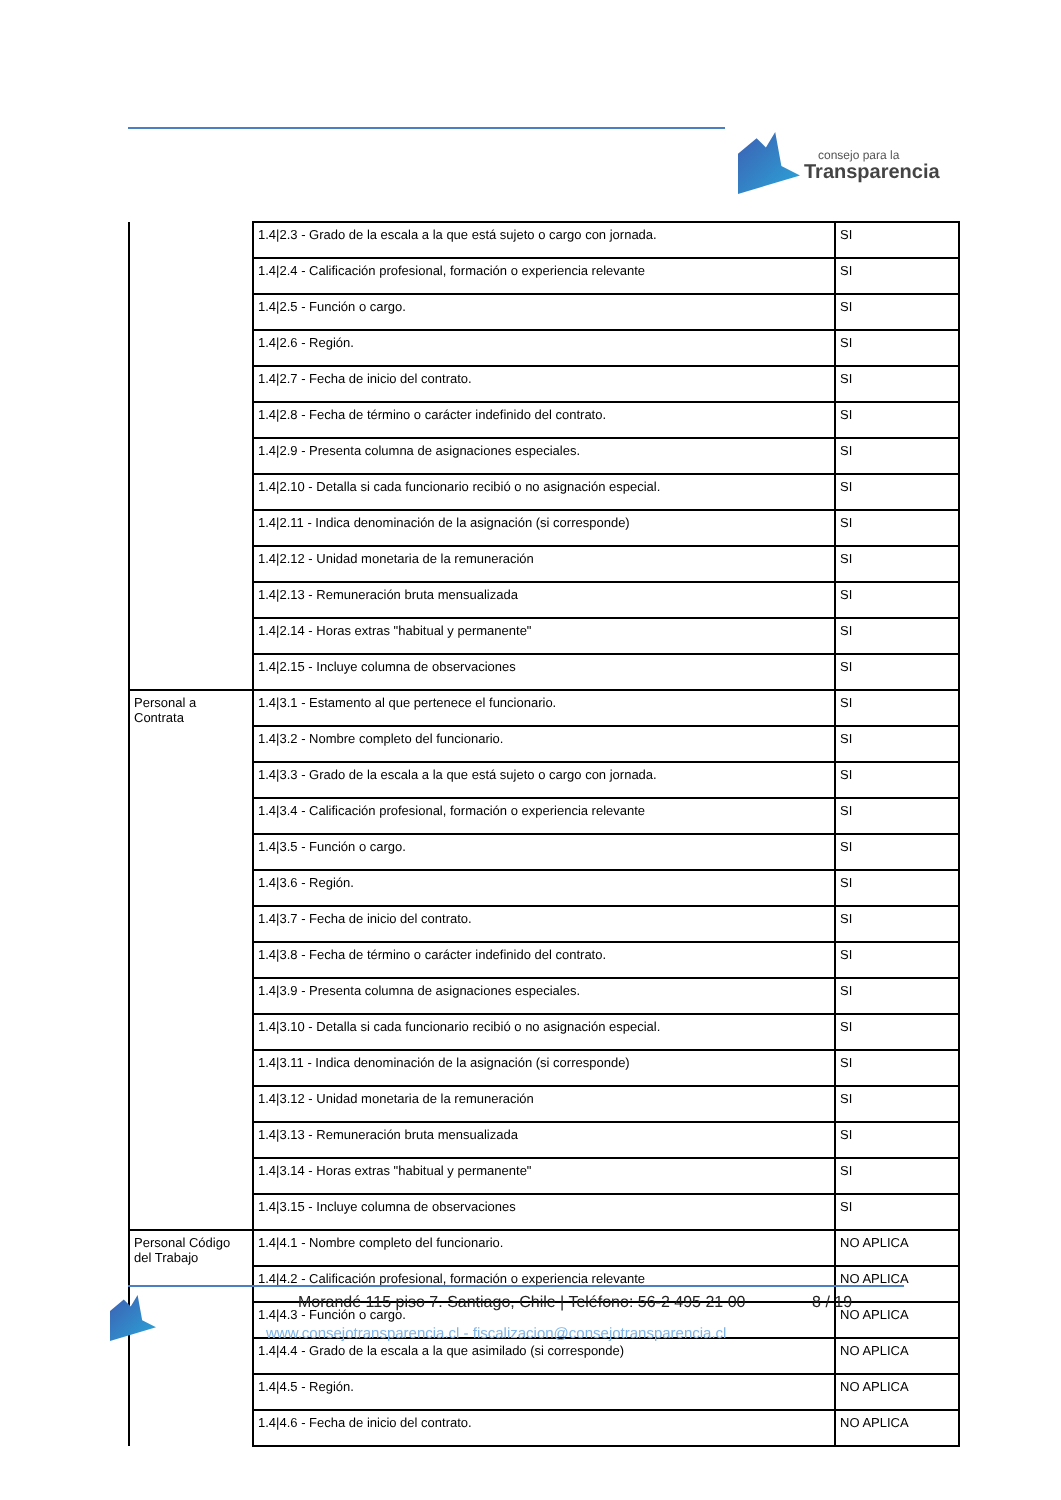consejo para la
Transparencia
| | 1.4/2.3 - Grado de la escala a la que está sujeto o cargo con jornada. | SI |
| | 1.4/2.4 - Calificación profesional, formación o experiencia relevante | SI |
| | 1.4/2.5 - Función o cargo. | SI |
| | 1.4/2.6 - Región. | SI |
| | 1.4/2.7 - Fecha de inicio del contrato. | SI |
| | 1.4/2.8 - Fecha de término o carácter indefinido del contrato. | SI |
| | 1.4/2.9 - Presenta columna de asignaciones especiales. | SI |
| | 1.4/2.10 - Detalla si cada funcionario recibió o no asignación especial. | SI |
| | 1.4/2.11 - Indica denominación de la asignación (si corresponde) | SI |
| | 1.4/2.12 - Unidad monetaria de la remuneración | SI |
| | 1.4/2.13 - Remuneración bruta mensualizada | SI |
| | 1.4/2.14 - Horas extras "habitual y permanente" | SI |
| | 1.4/2.15 - Incluye columna de observaciones | SI |
| Personal a Contrata | 1.4/3.1 - Estamento al que pertenece el funcionario. | SI |
| | 1.4/3.2 - Nombre completo del funcionario. | SI |
| | 1.4/3.3 - Grado de la escala a la que está sujeto o cargo con jornada. | SI |
| | 1.4/3.4 - Calificación profesional, formación o experiencia relevante | SI |
| | 1.4/3.5 - Función o cargo. | SI |
| | 1.4/3.6 - Región. | SI |
| | 1.4/3.7 - Fecha de inicio del contrato. | SI |
| | 1.4/3.8 - Fecha de término o carácter indefinido del contrato. | SI |
| | 1.4/3.9 - Presenta columna de asignaciones especiales. | SI |
| | 1.4/3.10 - Detalla si cada funcionario recibió o no asignación especial. | SI |
| | 1.4/3.11 - Indica denominación de la asignación (si corresponde) | SI |
| | 1.4/3.12 - Unidad monetaria de la remuneración | SI |
| | 1.4/3.13 - Remuneración bruta mensualizada | SI |
| | 1.4/3.14 - Horas extras "habitual y permanente" | SI |
| | 1.4/3.15 - Incluye columna de observaciones | SI |
| Personal Código del Trabajo | 1.4/4.1 - Nombre completo del funcionario. | NO APLICA |
| | 1.4/4.2 - Calificación profesional, formación o experiencia relevante | NO APLICA |
| | 1.4/4.3 - Función o cargo. | NO APLICA |
| | 1.4/4.4 - Grado de la escala a la que asimilado (si corresponde) | NO APLICA |
| | 1.4/4.5 - Región. | NO APLICA |
| | 1.4/4.6 - Fecha de inicio del contrato. | NO APLICA |
Morandé 115 piso 7. Santiago, Chile | Teléfono: 56-2 495 21 00 8 / 19
www.consejotransparencia.cl - fiscalizacion@consejotransparencia.cl